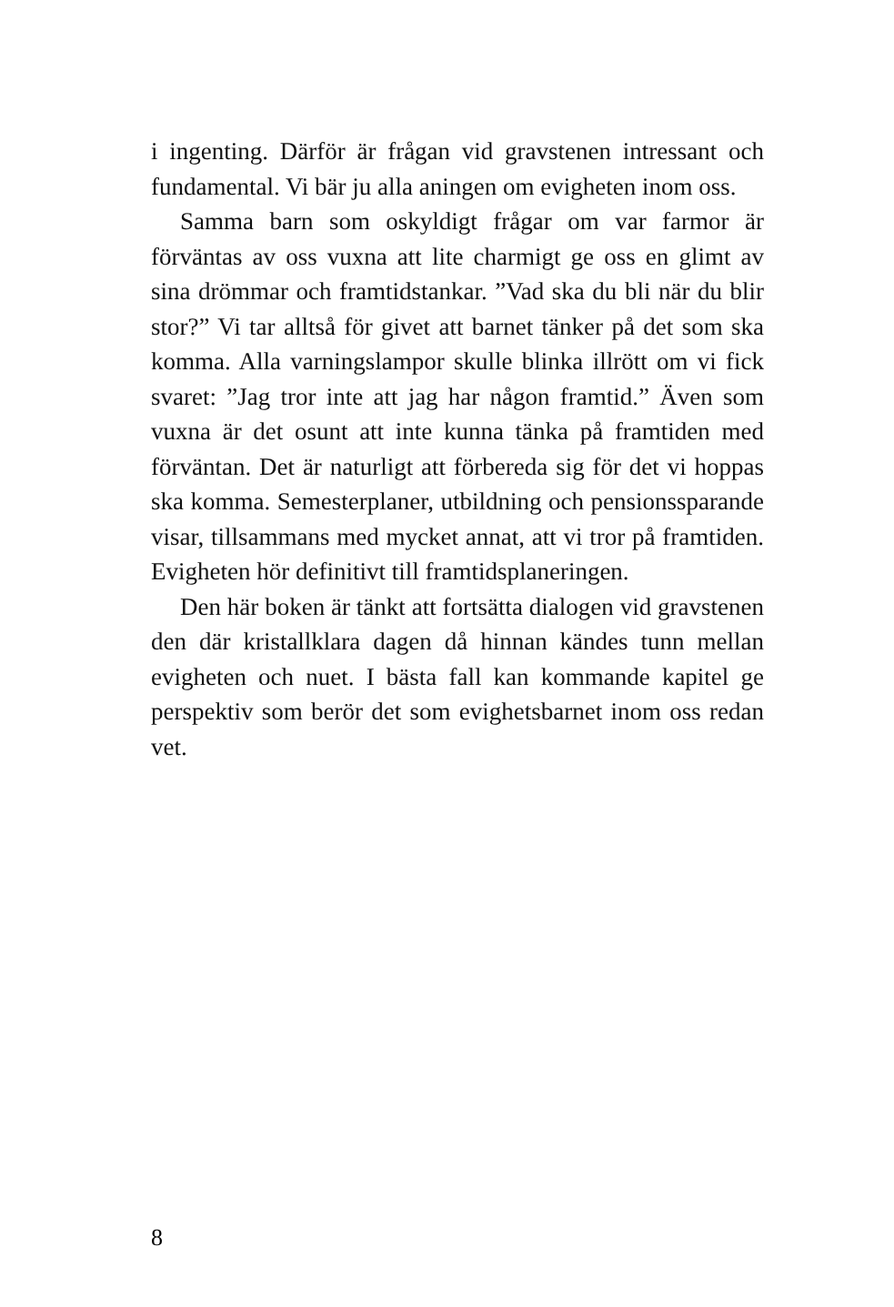i ingenting. Därför är frågan vid gravstenen intressant och fundamental. Vi bär ju alla aningen om evigheten inom oss.
Samma barn som oskyldigt frågar om var farmor är förväntas av oss vuxna att lite charmigt ge oss en glimt av sina drömmar och framtidstankar. ”Vad ska du bli när du blir stor?” Vi tar alltså för givet att barnet tänker på det som ska komma. Alla varningslampor skulle blinka illrött om vi fick svaret: ”Jag tror inte att jag har någon framtid.” Även som vuxna är det osunt att inte kunna tänka på framtiden med förväntan. Det är naturligt att förbereda sig för det vi hoppas ska komma. Semesterplaner, utbildning och pensionssparande visar, tillsammans med mycket annat, att vi tror på framtiden. Evigheten hör definitivt till framtidsplaneringen.
Den här boken är tänkt att fortsätta dialogen vid gravstenen den där kristallklara dagen då hinnan kändes tunn mellan evigheten och nuet. I bästa fall kan kommande kapitel ge perspektiv som berör det som evighetsbarnet inom oss redan vet.
8